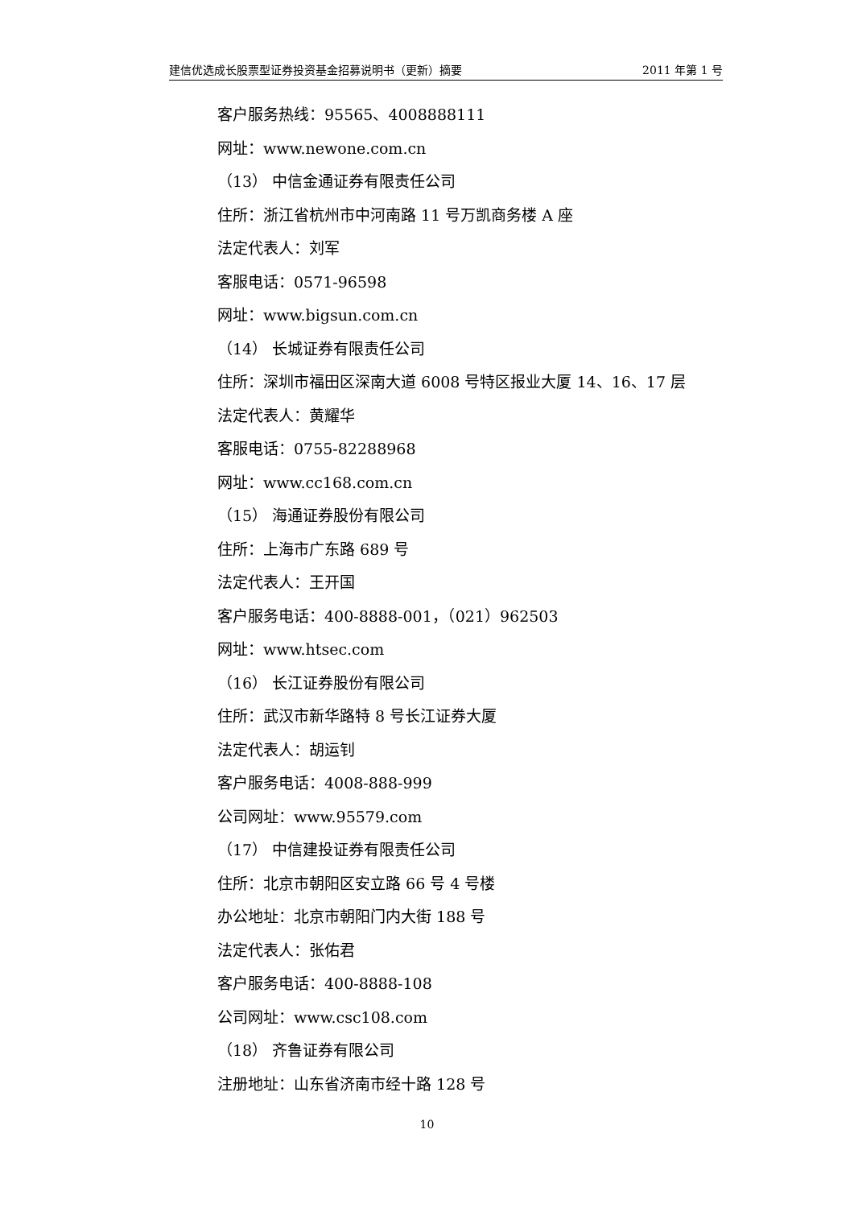建信优选成长股票型证券投资基金招募说明书（更新）摘要 2011 年第 1 号
客户服务热线：95565、4008888111
网址：www.newone.com.cn
（13） 中信金通证券有限责任公司
住所：浙江省杭州市中河南路 11 号万凯商务楼 A 座
法定代表人：刘军
客服电话：0571-96598
网址：www.bigsun.com.cn
（14） 长城证券有限责任公司
住所：深圳市福田区深南大道 6008 号特区报业大厦 14、16、17 层
法定代表人：黄耀华
客服电话：0755-82288968
网址：www.cc168.com.cn
（15） 海通证券股份有限公司
住所：上海市广东路 689 号
法定代表人：王开国
客户服务电话：400-8888-001，（021）962503
网址：www.htsec.com
（16） 长江证券股份有限公司
住所：武汉市新华路特 8 号长江证券大厦
法定代表人：胡运钊
客户服务电话：4008-888-999
公司网址：www.95579.com
（17） 中信建投证券有限责任公司
住所：北京市朝阳区安立路 66 号 4 号楼
办公地址：北京市朝阳门内大街 188 号
法定代表人：张佑君
客户服务电话：400-8888-108
公司网址：www.csc108.com
（18） 齐鲁证券有限公司
注册地址：山东省济南市经十路 128 号
10